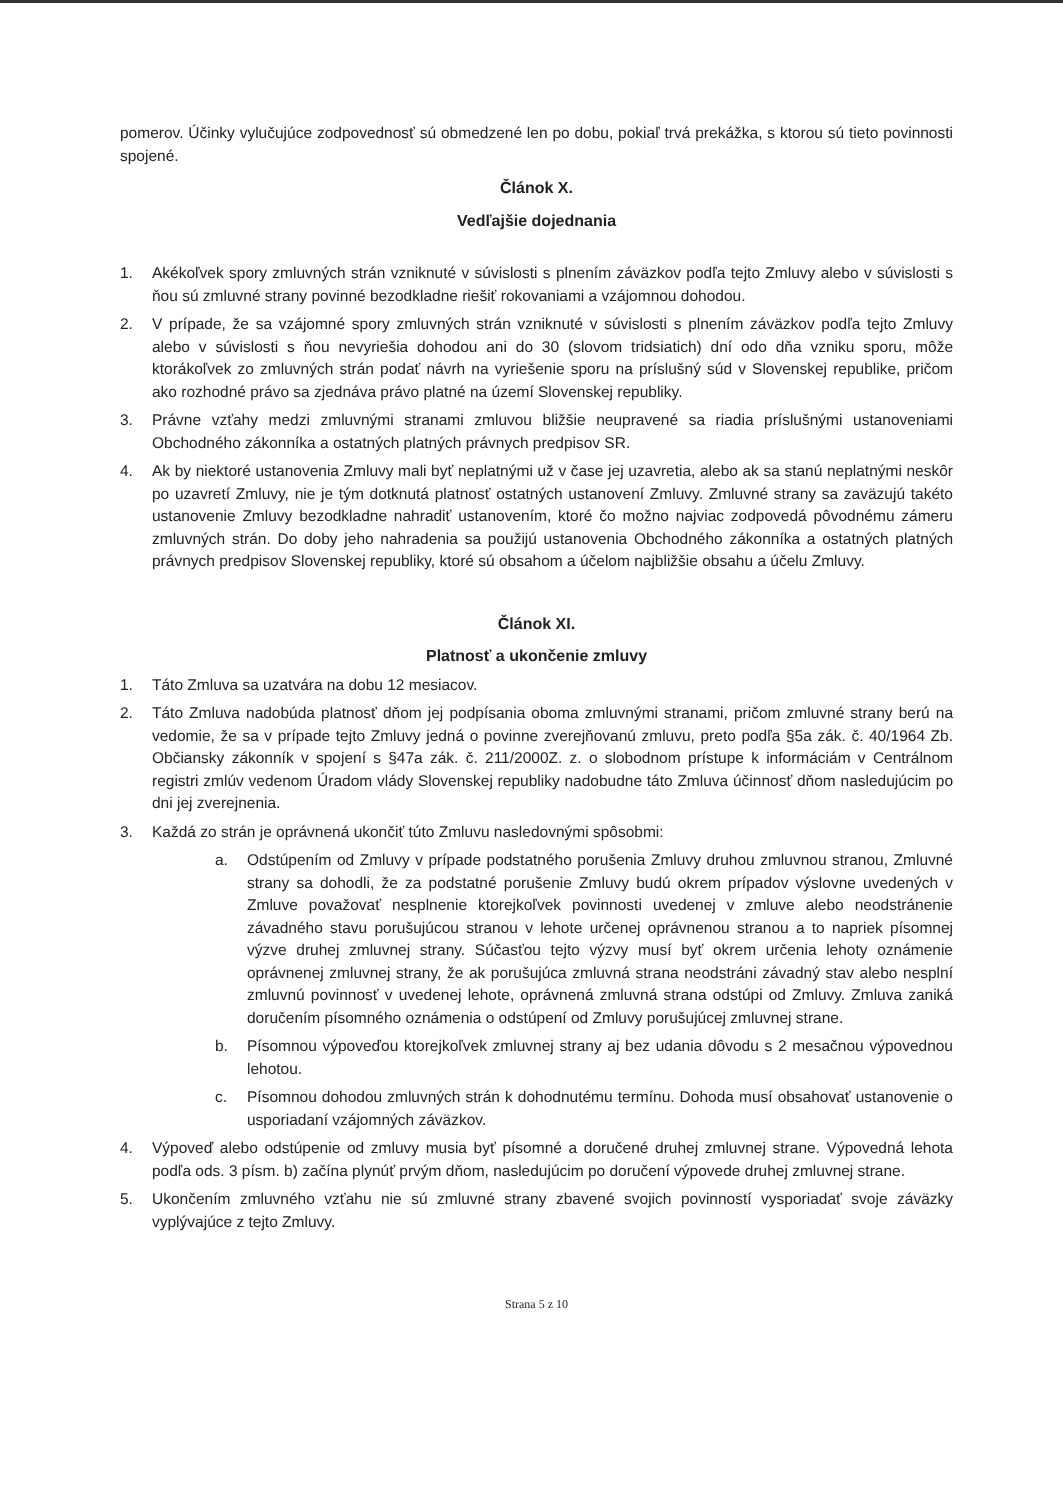pomerov. Účinky vylučujúce zodpovednosť sú obmedzené len po dobu, pokiaľ trvá prekážka, s ktorou sú tieto povinnosti spojené.
Článok X.
Vedľajšie dojednania
1. Akékoľvek spory zmluvných strán vzniknuté v súvislosti s plnením záväzkov podľa tejto Zmluvy alebo v súvislosti s ňou sú zmluvné strany povinné bezodkladne riešiť rokovaniami a vzájomnou dohodou.
2. V prípade, že sa vzájomné spory zmluvných strán vzniknuté v súvislosti s plnením záväzkov podľa tejto Zmluvy alebo v súvislosti s ňou nevyriešia dohodou ani do 30 (slovom tridsiatich) dní odo dňa vzniku sporu, môže ktorákoľvek zo zmluvných strán podať návrh na vyriešenie sporu na príslušný súd v Slovenskej republike, pričom ako rozhodné právo sa zjednáva právo platné na území Slovenskej republiky.
3. Právne vzťahy medzi zmluvnými stranami zmluvou bližšie neupravené sa riadia príslušnými ustanoveniami Obchodného zákonníka a ostatných platných právnych predpisov SR.
4. Ak by niektoré ustanovenia Zmluvy mali byť neplatnými už v čase jej uzavretia, alebo ak sa stanú neplatnými neskôr po uzavretí Zmluvy, nie je tým dotknutá platnosť ostatných ustanovení Zmluvy. Zmluvné strany sa zaväzujú takéto ustanovenie Zmluvy bezodkladne nahradiť ustanovením, ktoré čo možno najviac zodpovedá pôvodnému zámeru zmluvných strán. Do doby jeho nahradenia sa použijú ustanovenia Obchodného zákonníka a ostatných platných právnych predpisov Slovenskej republiky, ktoré sú obsahom a účelom najbližšie obsahu a účelu Zmluvy.
Článok XI.
Platnosť a ukončenie zmluvy
1. Táto Zmluva sa uzatvára na dobu 12 mesiacov.
2. Táto Zmluva nadobúda platnosť dňom jej podpísania oboma zmluvnými stranami, pričom zmluvné strany berú na vedomie, že sa v prípade tejto Zmluvy jedná o povinne zverejňovanú zmluvu, preto podľa §5a zák. č. 40/1964 Zb. Občiansky zákonník v spojení s §47a zák. č. 211/2000Z. z. o slobodnom prístupe k informáciám v Centrálnom registri zmlúv vedenom Úradom vlády Slovenskej republiky nadobudne táto Zmluva účinnosť dňom nasledujúcim po dni jej zverejnenia.
3. Každá zo strán je oprávnená ukončiť túto Zmluvu nasledovnými spôsobmi:
a. Odstúpením od Zmluvy v prípade podstatného porušenia Zmluvy druhou zmluvnou stranou, Zmluvné strany sa dohodli, že za podstatné porušenie Zmluvy budú okrem prípadov výslovne uvedených v Zmluve považovať nesplnenie ktorejkoľvek povinnosti uvedenej v zmluve alebo neodstránenie závadného stavu porušujúcou stranou v lehote určenej oprávnenou stranou a to napriek písomnej výzve druhej zmluvnej strany. Súčasťou tejto výzvy musí byť okrem určenia lehoty oznámenie oprávnenej zmluvnej strany, že ak porušujúca zmluvná strana neodstráni závadný stav alebo nesplní zmluvnú povinnosť v uvedenej lehote, oprávnená zmluvná strana odstúpi od Zmluvy. Zmluva zaniká doručením písomného oznámenia o odstúpení od Zmluvy porušujúcej zmluvnej strane.
b. Písomnou výpoveďou ktorejkoľvek zmluvnej strany aj bez udania dôvodu s 2 mesačnou výpovednou lehotou.
c. Písomnou dohodou zmluvných strán k dohodnutému termínu. Dohoda musí obsahovať ustanovenie o usporiadaní vzájomných záväzkov.
4. Výpoveď alebo odstúpenie od zmluvy musia byť písomné a doručené druhej zmluvnej strane. Výpovedná lehota podľa ods. 3 písm. b) začína plynúť prvým dňom, nasledujúcim po doručení výpovede druhej zmluvnej strane.
5. Ukončením zmluvného vzťahu nie sú zmluvné strany zbavené svojich povinností vysporiadať svoje záväzky vyplývajúce z tejto Zmluvy.
Strana 5 z 10